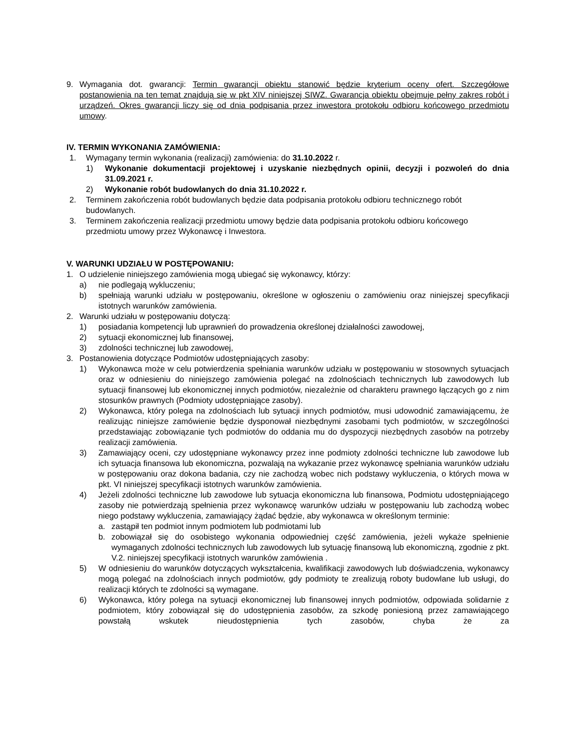9. Wymagania dot. gwarancji: Termin gwarancji obiektu stanowić będzie kryterium oceny ofert. Szczegółowe postanowienia na ten temat znajdują się w pkt XIV niniejszej SIWZ. Gwarancja obiektu obejmuje pełny zakres robót i urządzeń. Okres gwarancji liczy się od dnia podpisania przez inwestora protokołu odbioru końcowego przedmiotu umowy.
IV. TERMIN WYKONANIA ZAMÓWIENIA:
1. Wymagany termin wykonania (realizacji) zamówienia: do 31.10.2022 r.
1) Wykonanie dokumentacji projektowej i uzyskanie niezbędnych opinii, decyzji i pozwoleń do dnia 31.09.2021 r.
2) Wykonanie robót budowlanych do dnia 31.10.2022 r.
2. Terminem zakończenia robót budowlanych będzie data podpisania protokołu odbioru technicznego robót budowlanych.
3. Terminem zakończenia realizacji przedmiotu umowy będzie data podpisania protokołu odbioru końcowego przedmiotu umowy przez Wykonawcę i Inwestora.
V. WARUNKI UDZIAŁU W POSTĘPOWANIU:
1. O udzielenie niniejszego zamówienia mogą ubiegać się wykonawcy, którzy:
a) nie podlegają wykluczeniu;
b) spełniają warunki udziału w postępowaniu, określone w ogłoszeniu o zamówieniu oraz niniejszej specyfikacji istotnych warunków zamówienia.
2. Warunki udziału w postępowaniu dotyczą:
1) posiadania kompetencji lub uprawnień do prowadzenia określonej działalności zawodowej,
2) sytuacji ekonomicznej lub finansowej,
3) zdolności technicznej lub zawodowej,
3. Postanowienia dotyczące Podmiotów udostępniających zasoby:
1) Wykonawca może w celu potwierdzenia spełniania warunków udziału w postępowaniu w stosownych sytuacjach oraz w odniesieniu do niniejszego zamówienia polegać na zdolnościach technicznych lub zawodowych lub sytuacji finansowej lub ekonomicznej innych podmiotów, niezależnie od charakteru prawnego łączących go z nim stosunków prawnych (Podmioty udostępniające zasoby).
2) Wykonawca, który polega na zdolnościach lub sytuacji innych podmiotów, musi udowodnić zamawiającemu, że realizując niniejsze zamówienie będzie dysponował niezbędnymi zasobami tych podmiotów, w szczególności przedstawiając zobowiązanie tych podmiotów do oddania mu do dyspozycji niezbędnych zasobów na potrzeby realizacji zamówienia.
3) Zamawiający oceni, czy udostępniane wykonawcy przez inne podmioty zdolności techniczne lub zawodowe lub ich sytuacja finansowa lub ekonomiczna, pozwalają na wykazanie przez wykonawcę spełniania warunków udziału w postępowaniu oraz dokona badania, czy nie zachodzą wobec nich podstawy wykluczenia, o których mowa w pkt. VI niniejszej specyfikacji istotnych warunków zamówienia.
4) Jeżeli zdolności techniczne lub zawodowe lub sytuacja ekonomiczna lub finansowa, Podmiotu udostępniającego zasoby nie potwierdzają spełnienia przez wykonawcę warunków udziału w postępowaniu lub zachodzą wobec niego podstawy wykluczenia, zamawiający żądać będzie, aby wykonawca w określonym terminie:
a. zastąpił ten podmiot innym podmiotem lub podmiotami lub
b. zobowiązał się do osobistego wykonania odpowiedniej część zamówienia, jeżeli wykaże spełnienie wymaganych zdolności technicznych lub zawodowych lub sytuację finansową lub ekonomiczną, zgodnie z pkt. V.2. niniejszej specyfikacji istotnych warunków zamówienia .
5) W odniesieniu do warunków dotyczących wykształcenia, kwalifikacji zawodowych lub doświadczenia, wykonawcy mogą polegać na zdolnościach innych podmiotów, gdy podmioty te zrealizują roboty budowlane lub usługi, do realizacji których te zdolności są wymagane.
6) Wykonawca, który polega na sytuacji ekonomicznej lub finansowej innych podmiotów, odpowiada solidarnie z podmiotem, który zobowiązał się do udostępnienia zasobów, za szkodę poniesioną przez zamawiającego powstałą wskutek nieudostępnienia tych zasobów, chyba że za